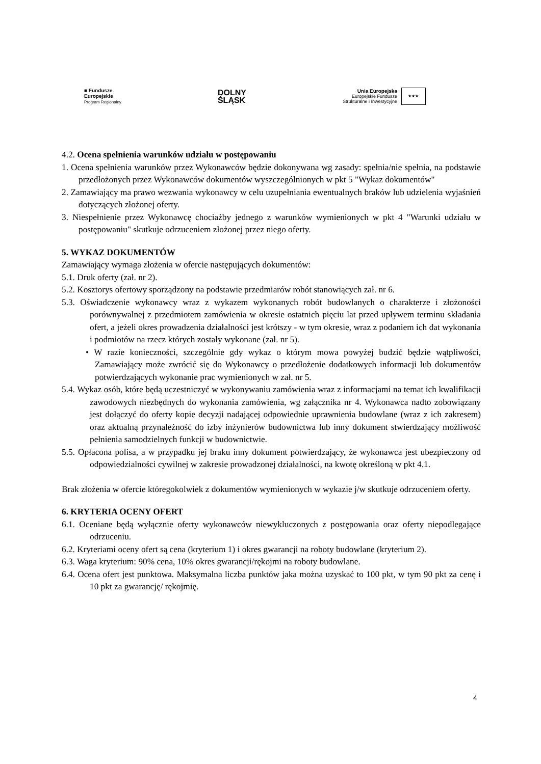■ Fundusze
Europejskie
Program Regionalny
DOLNY
ŚLĄSK
Unia Europejska
Europejskie Fundusze
Strukturalne i Inwestycyjne ★★★
4.2. Ocena spełnienia warunków udziału w postępowaniu
1. Ocena spełnienia warunków przez Wykonawców będzie dokonywana wg zasady: spełnia/nie spełnia, na podstawie przedłożonych przez Wykonawców dokumentów wyszczególnionych w pkt 5 "Wykaz dokumentów"
2. Zamawiający ma prawo wezwania wykonawcy w celu uzupełniania ewentualnych braków lub udzielenia wyjaśnień dotyczących złożonej oferty.
3. Niespełnienie przez Wykonawcę chociażby jednego z warunków wymienionych w pkt 4 "Warunki udziału w postępowaniu" skutkuje odrzuceniem złożonej przez niego oferty.
5. WYKAZ DOKUMENTÓW
Zamawiający wymaga złożenia w ofercie następujących dokumentów:
5.1. Druk oferty (zał. nr 2).
5.2. Kosztorys ofertowy sporządzony na podstawie przedmiarów robót stanowiących zał. nr 6.
5.3. Oświadczenie wykonawcy wraz z wykazem wykonanych robót budowlanych o charakterze i złożoności porównywalnej z przedmiotem zamówienia w okresie ostatnich pięciu lat przed upływem terminu składania ofert, a jeżeli okres prowadzenia działalności jest krótszy - w tym okresie, wraz z podaniem ich dat wykonania i podmiotów na rzecz których zostały wykonane (zał. nr 5).
• W razie konieczności, szczególnie gdy wykaz o którym mowa powyżej budzić będzie wątpliwości, Zamawiający może zwrócić się do Wykonawcy o przedłożenie dodatkowych informacji lub dokumentów potwierdzających wykonanie prac wymienionych w zał. nr 5.
5.4. Wykaz osób, które będą uczestniczyć w wykonywaniu zamówienia wraz z informacjami na temat ich kwalifikacji zawodowych niezbędnych do wykonania zamówienia, wg załącznika nr 4. Wykonawca nadto zobowiązany jest dołączyć do oferty kopie decyzji nadającej odpowiednie uprawnienia budowlane (wraz z ich zakresem) oraz aktualną przynależność do izby inżynierów budownictwa lub inny dokument stwierdzający możliwość pełnienia samodzielnych funkcji w budownictwie.
5.5. Opłacona polisa, a w przypadku jej braku inny dokument potwierdzający, że wykonawca jest ubezpieczony od odpowiedzialności cywilnej w zakresie prowadzonej działalności, na kwotę określoną w pkt 4.1.
Brak złożenia w ofercie któregokolwiek z dokumentów wymienionych w wykazie j/w skutkuje odrzuceniem oferty.
6. KRYTERIA OCENY OFERT
6.1. Oceniane będą wyłącznie oferty wykonawców niewykluczonych z postępowania oraz oferty niepodlegające odrzuceniu.
6.2. Kryteriami oceny ofert są cena (kryterium 1) i okres gwarancji na roboty budowlane (kryterium 2).
6.3. Waga kryterium: 90% cena, 10% okres gwarancji/rękojmi na roboty budowlane.
6.4. Ocena ofert jest punktowa. Maksymalna liczba punktów jaka można uzyskać to 100 pkt, w tym 90 pkt za cenę i 10 pkt za gwarancję/ rękojmię.
4